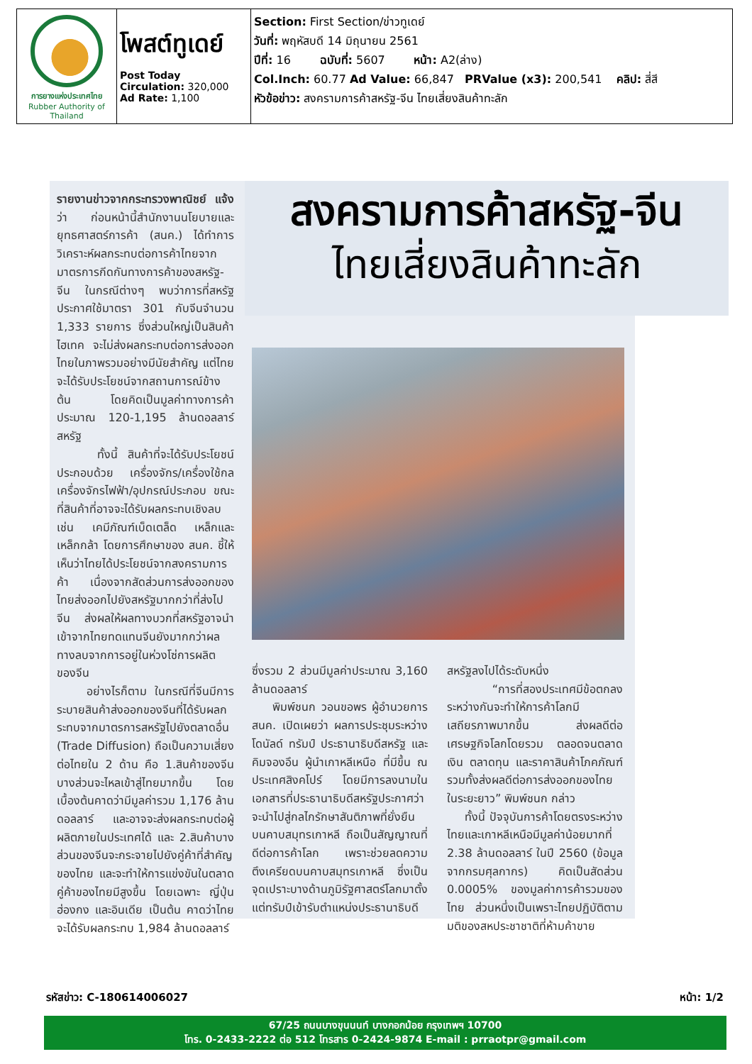| การยางแห่งประเทศไทย Rubber Authority of Thailand | โพสต์ทูเดย์ Post Today Circulation: 320,000 Ad Rate: 1,100 | Section: First Section/ข่าวทูเดย์ วันที่: พฤหัสบดี 14 มิถุนายน 2561 ปีที่: 16 ฉบับที่: 5607 หน้า: A2(ล่าง) Col.Inch: 60.77 Ad Value: 66,847 PRValue (x3): 200,541 คลิป: สี่สี หัวข้อข่าว: สงครามการค้าสหรัฐ-จีน ไทยเสี่ยงสินค้าทะลัก |
สงครามการค้าสหรัฐ-จีน
ไทยเสี่ยงสินค้าทะลัก
รายงานข่าวจากกระทรวงพาณิชย์ แจ้งว่า ก่อนหน้านี้สำนักงานนโยบายและยุทธศาสตร์การค้า (สนค.) ได้ทำการวิเคราะห์ผลกระทบต่อการค้าไทยจากมาตรการกีดกันทางการค้าของสหรัฐ-จีน ในกรณีต่างๆ พบว่าการที่สหรัฐประกาศใช้มาตรา 301 กับจีนจำนวน 1,333 รายการ ซึ่งส่วนใหญ่เป็นสินค้าไฮเทค จะไม่ส่งผลกระทบต่อการส่งออกไทยในภาพรวมอย่างมีนัยสำคัญ แต่ไทยจะได้รับประโยชน์จากสถานการณ์ข้างต้น โดยคิดเป็นมูลค่าทางการค้าประมาณ 120-1,195 ล้านดอลลาร์สหรัฐ
ทั้งนี้ สินค้าที่จะได้รับประโยชน์ประกอบด้วย เครื่องจักร/เครื่องใช้กล เครื่องจักรไฟฟ้า/อุปกรณ์ประกอบ ขณะที่สินค้าที่อาจจะได้รับผลกระทบเชิงลบ เช่น เคมีภัณฑ์เบ็ดเตล็ด เหล็กและเหล็กกล้า โดยการศึกษาของ สนค. ชี้ให้เห็นว่าไทยได้ประโยชน์จากสงครามการค้า เนื่องจากสัดส่วนการส่งออกของไทยส่งออกไปยังสหรัฐมากกว่าที่ส่งไปจีน ส่งผลให้ผลทางบวกที่สหรัฐอาจนำเข้าจากไทยทดแทนจีนยังมากกว่าผลทางลบจากการอยู่ในห่วงโซ่การผลิตของจีน
อย่างไรก็ตาม ในกรณีที่จีนมีการระบายสินค้าส่งออกของจีนที่ได้รับผลกระทบจากมาตรการสหรัฐไปยังตลาดอื่น (Trade Diffusion) ถือเป็นความเสี่ยงต่อไทยใน 2 ด้าน คือ 1.สินค้าของจีนบางส่วนจะไหลเข้าสู่ไทยมากขึ้น โดยเบื้องต้นคาดว่ามีมูลค่ารวม 1,176 ล้านดอลลาร์ และอาจจะส่งผลกระทบต่อผู้ผลิตภายในประเทศได้ และ 2.สินค้าบางส่วนของจีนจะกระจายไปยังคู่ค้าที่สำคัญของไทย และจะทำให้การแข่งขันในตลาดคู่ค้าของไทยมีสูงขึ้น โดยเฉพาะ ญี่ปุ่น ฮ่องกง และอินเดีย เป็นต้น คาดว่าไทยจะได้รับผลกระทบ 1,984 ล้านดอลลาร์
ซึ่งรวม 2 ส่วนมีมูลค่าประมาณ 3,160 ล้านดอลลาร์
พิมพ์ชนก วอนขอพร ผู้อำนวยการ สนค. เปิดเผยว่า ผลการประชุมระหว่าง โดนัลด์ ทรัมป์ ประธานาธิบดีสหรัฐ และ คิมจองอึน ผู้นำเกาหลีเหนือ ที่มีขึ้น ณ ประเทศสิงคโปร์ โดยมีการลงนามในเอกสารที่ประธานาธิบดีสหรัฐประกาศว่า จะนำไปสู่กลไกรักษาสันติภาพที่ยั่งยืนบนคาบสมุทรเกาหลี ถือเป็นสัญญาณที่ดีต่อการค้าโลก เพราะช่วยลดความตึงเครียดบนคาบสมุทรเกาหลี ซึ่งเป็นจุดเปราะบางด้านภูมิรัฐศาสตร์โลกมาตั้งแต่ทรัมป์เข้ารับตำแหน่งประธานาธิบดี
สหรัฐลงไปได้ระดับหนึ่ง
“การที่สองประเทศมีข้อตกลงระหว่างกันจะทำให้การค้าโลกมีเสถียรภาพมากขึ้น ส่งผลดีต่อเศรษฐกิจโลกโดยรวม ตลอดจนตลาดเงิน ตลาดทุน และราคาสินค้าโภคภัณฑ์ รวมทั้งส่งผลดีต่อการส่งออกของไทยในระยะยาว” พิมพ์ชนก กล่าว
ทั้งนี้ ปัจจุบันการค้าโดยตรงระหว่างไทยและเกาหลีเหนือมีมูลค่าน้อยมากที่ 2.38 ล้านดอลลาร์ ในปี 2560 (ข้อมูลจากกรมศุลกากร) คิดเป็นสัดส่วน 0.0005% ของมูลค่าการค้ารวมของไทย ส่วนหนึ่งเป็นเพราะไทยปฏิบัติตามมติของสหประชาชาติที่ห้ามค้าขาย
รหัสข่าว: C-180614006027 หน้า: 1/2
67/25 ถนนบางขุนนนท์ บางกอกน้อย กรุงเทพฯ 10700
โทร. 0-2433-2222 ต่อ 512 โทรสาร 0-2424-9874 E-mail : prraotpr@gmail.com